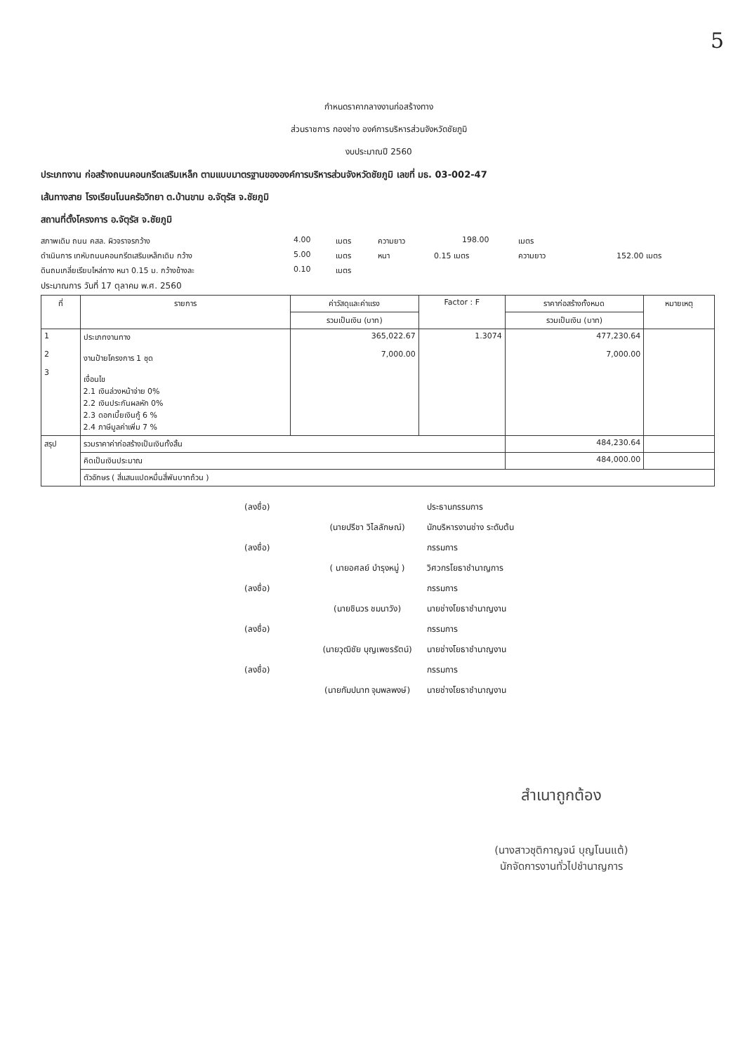5
กำหนดราคากลางงานก่อสร้างทาง
ส่วนราชการ กองช่าง องค์การบริหารส่วนจังหวัดชัยภูมิ
งบประมาณปี 2560
ประเภทงาน ก่อสร้างถนนคอนกรีตเสริมเหล็ก ตามแบบมาตรฐานขององค์การบริหารส่วนจังหวัดชัยภูมิ เลขที่ มธ. 03-002-47
เส้นทางสาย โรงเรียนโนนครัอวิทยา ต.บ้านขาม อ.จัตุรัส จ.ชัยภูมิ
สถานที่ตั้งโครงการ อ.จัตุรัส จ.ชัยภูมิ
สภาพเดิม ถนน คสล. ผิวจราจรกว้าง 4.00 เมตร ความยาว 198.00 เมตร
ดำเนินการ เทหับถนนคอนกรีตเสริมเหล็กเดิม กว้าง 5.00 เมตร หนา 0.15 เมตร ความยาว 152.00 เมตร
ดินถมเกลี่ยเรียบไหล่ทาง หนา 0.15 ม. กว้างข้างละ 0.10 เมตร
ประมาณการ วันที่ 17 ตุลาคม พ.ศ. 2560
| ที่ | รายการ | ค่าวัสดุและค่าแรง | Factor : F | ราคาก่อสร้างทั้งหมด | หมายเหตุ |
| --- | --- | --- | --- | --- | --- |
| | | รวมเป็นเงิน (บาท) | | รวมเป็นเงิน (บาท) | |
| 1 2 3 | ประเภทงานทาง งานป้ายโครงการ 1 ชุด เงื่อนไข 2.1 เงินล่วงหน้าจ่าย 0% 2.2 เงินประกันผลหัก 0% 2.3 ดอกเบี้ยเงินกู้ 6 % 2.4 ภาษีมูลค่าเพิ่ม 7 % | 365,022.67 7,000.00 | 1.3074 | 477,230.64 7,000.00 | |
| สรุป | รวมราคาค่าก่อสร้างเป็นเงินทั้งสิ้น | | | 484,230.64 | |
| | คิดเป็นเงินประมาณ | | | 484,000.00 | |
| | ตัวอักษร ( สี่แสนแปดหมื่นสี่พันบาทถ้วน ) | | | | |
(ลงชื่อ) ประธานกรรมการ
(นายปรีชา วิไลลักษณ์) นักบริหารงานช่าง ระดับต้น
(ลงชื่อ) กรรมการ
( นายอศลย์ บำรุงหมู่ ) วิศวกรโยธาชำนาญการ
(ลงชื่อ) กรรมการ
(นายชินวร ชมนาวัง) นายช่างโยธาชำนาญงาน
(ลงชื่อ) กรรมการ
(นายวุฒิชัย บุญเพชรรัตน์) นายช่างโยธาชำนาญงาน
(ลงชื่อ) กรรมการ
(นายกัมปนาท จุมพลพงษ์) นายช่างโยธาชำนาญงาน
สำเนาถูกต้อง
(นางสาวชุติกาญจน์ บุญโนนแต้)
นักจัดการงานทั่วไปชำนาญการ